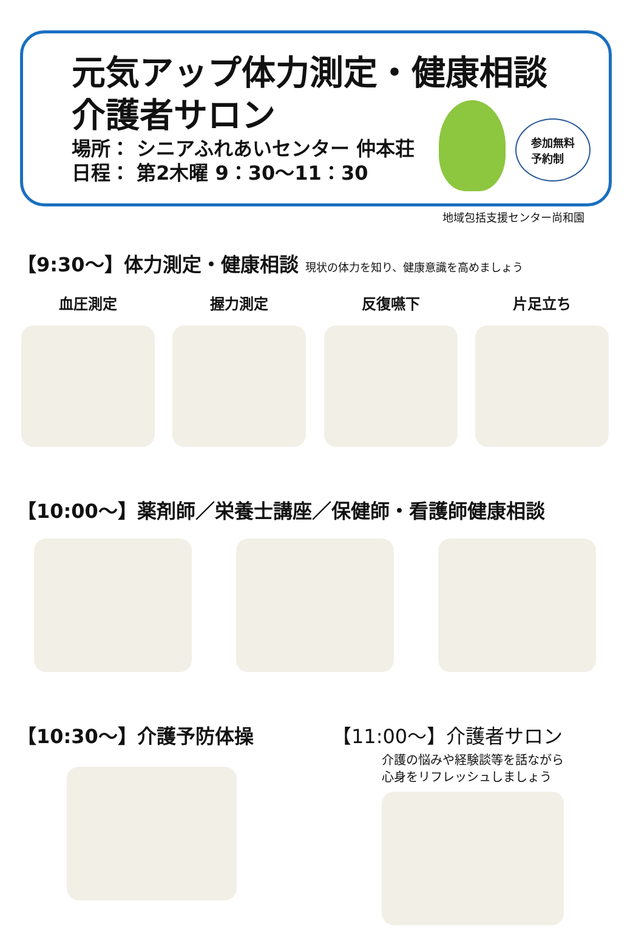元気アップ体力測定・健康相談
介護者サロン
場所： シニアふれあいセンター 仲本荘
日程： 第2木曜 9：30～11：30
参加無料
予約制
地域包括支援センター尚和園
【9:30～】体力測定・健康相談 現状の体力を知り、健康意識を高めましょう
血圧測定 握力測定 反復嚥下 片足立ち
【10:00～】薬剤師／栄養士講座／保健師・看護師健康相談
【10:30～】介護予防体操 【11:00～】介護者サロン
介護の悩みや経験談等を話ながら
心身をリフレッシュしましょう